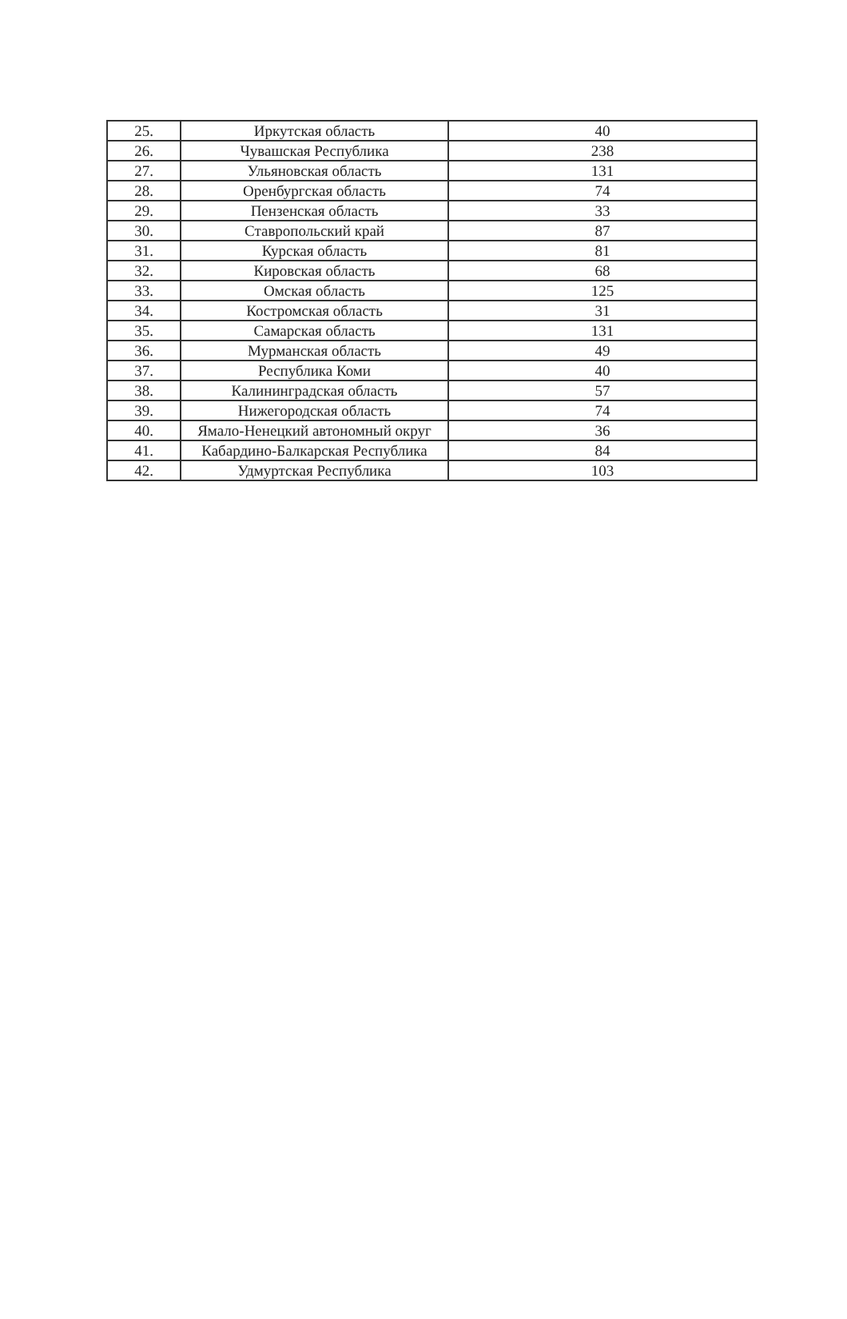| 25. | Иркутская область | 40 |
| 26. | Чувашская Республика | 238 |
| 27. | Ульяновская область | 131 |
| 28. | Оренбургская область | 74 |
| 29. | Пензенская область | 33 |
| 30. | Ставропольский край | 87 |
| 31. | Курская область | 81 |
| 32. | Кировская область | 68 |
| 33. | Омская область | 125 |
| 34. | Костромская область | 31 |
| 35. | Самарская область | 131 |
| 36. | Мурманская область | 49 |
| 37. | Республика Коми | 40 |
| 38. | Калининградская область | 57 |
| 39. | Нижегородская область | 74 |
| 40. | Ямало-Ненецкий автономный округ | 36 |
| 41. | Кабардино-Балкарская Республика | 84 |
| 42. | Удмуртская Республика | 103 |